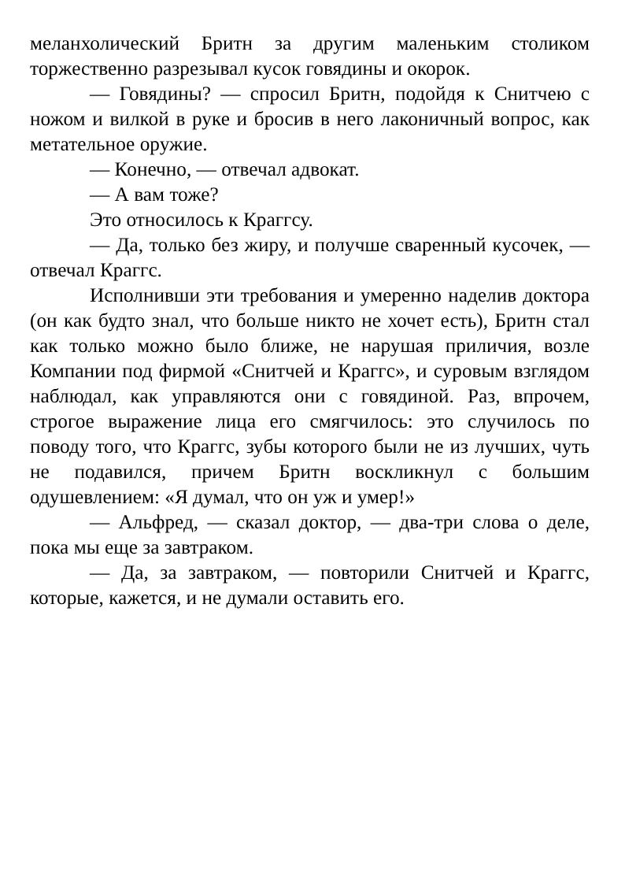меланхолический Бритн за другим маленьким столиком торжественно разрезывал кусок говядины и окорок.
— Говядины? — спросил Бритн, подойдя к Снитчею с ножом и вилкой в руке и бросив в него лаконичный вопрос, как метательное оружие.
— Конечно, — отвечал адвокат.
— А вам тоже?
Это относилось к Краггсу.
— Да, только без жиру, и получше сваренный кусочек, — отвечал Краггс.
Исполнивши эти требования и умеренно наделив доктора (он как будто знал, что больше никто не хочет есть), Бритн стал как только можно было ближе, не нарушая приличия, возле Компании под фирмой «Снитчей и Краггс», и суровым взглядом наблюдал, как управляются они с говядиной. Раз, впрочем, строгое выражение лица его смягчилось: это случилось по поводу того, что Краггс, зубы которого были не из лучших, чуть не подавился, причем Бритн воскликнул с большим одушевлением: «Я думал, что он уж и умер!»
— Альфред, — сказал доктор, — два-три слова о деле, пока мы еще за завтраком.
— Да, за завтраком, — повторили Снитчей и Краггс, которые, кажется, и не думали оставить его.